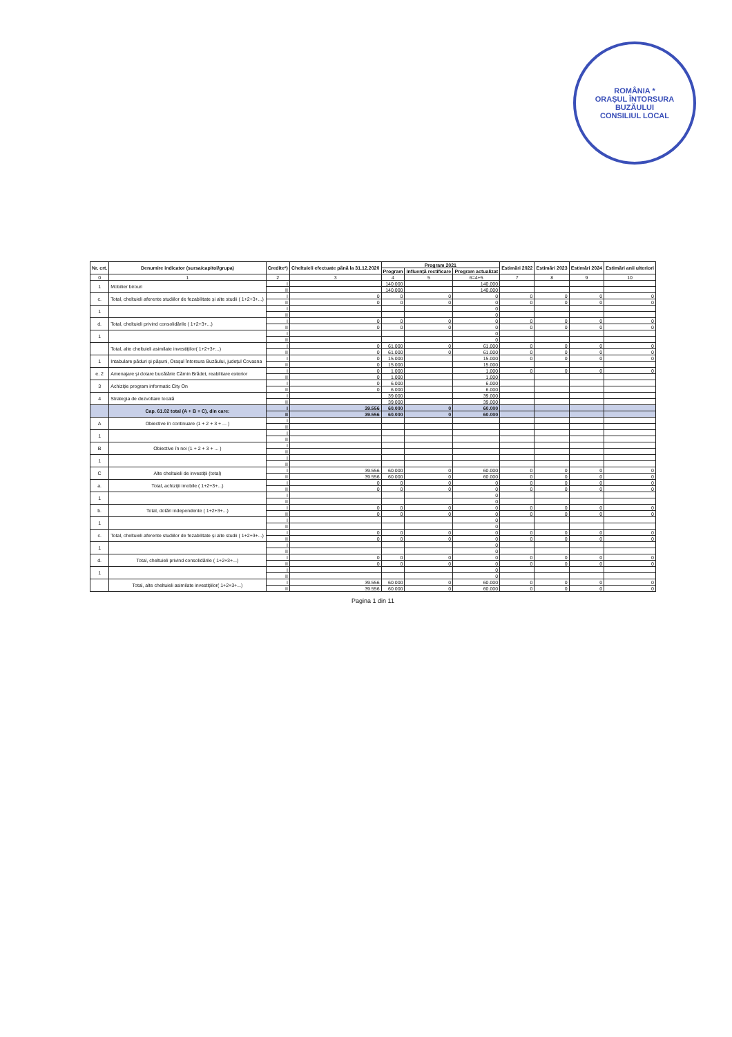ROMÂNIA *
ORAȘUL ÎNTORSURA BUZĂULUI
CONSILIUL LOCAL
| Nr. crt. | Denumire indicator (sursa/capitol/grupa) | Credite*) | Cheltuieli efectuate până la 31.12.2020 | Program 2021 | | | Estimări 2022 | Estimări 2023 | Estimări 2024 | Estimări anii ulteriori |
| --- | --- | --- | --- | --- | --- | --- | --- | --- | --- | --- |
| | | | | Program | Influență rectificare | Program actualizat | | | | |
| 0 | 1 | 2 | 3 | 4 | 5 | 6=4+5 | 7 | 8 | 9 | 10 |
| 1 | Mobilier birouri | I | | 140.000 | | 140.000 | | | | |
| | | II | | 140.000 | | 140.000 | | | | |
| c. | Total, cheltuieli aferente studiilor de fezabilitate și alte studii ( 1+2+3+...) | I | 0 | 0 | 0 | 0 | 0 | 0 | 0 | 0 |
| | | II | 0 | 0 | 0 | 0 | 0 | 0 | 0 | 0 |
| 1 | | I | | | | 0 | | | | |
| | | II | | | | 0 | | | | |
| d. | Total, cheltuieli privind consolidările ( 1+2+3+...) | I | 0 | 0 | 0 | 0 | 0 | 0 | 0 | 0 |
| | | II | 0 | 0 | 0 | 0 | 0 | 0 | 0 | 0 |
| 1 | | I | | | | 0 | | | | |
| | | II | | | | 0 | | | | |
| | Total, alte cheltuieli asimilate investițiilor( 1+2+3+...) | I | 0 | 61.000 | 0 | 61.000 | 0 | 0 | 0 | 0 |
| | | II | 0 | 61.000 | 0 | 61.000 | 0 | 0 | 0 | 0 |
| 1 | Intabulare păduri și pășuni, Orașul Întorsura Buzăului, județul Covasna | I | 0 | 15.000 | | 15.000 | 0 | 0 | 0 | 0 |
| | | II | 0 | 15.000 | | 15.000 | | | | |
| e. 2 | Amenajare și dotare bucătărie Cămin Brădet, reabilitare exterior | I | 0 | 1.000 | | 1.000 | 0 | 0 | 0 | 0 |
| | | II | 0 | 1.000 | | 1.000 | | | | |
| 3 | Achiziție program informatic City On | I | 0 | 6.000 | | 6.000 | | | | |
| | | II | 0 | 6.000 | | 6.000 | | | | |
| 4 | Strategia de dezvoltare locală | I | | 39.000 | | 39.000 | | | | |
| | | II | | 39.000 | | 39.000 | | | | |
| | Cap. 61.02 total (A + B + C), din care: | I | 39.556 | 60.000 | 0 | 60.000 | | | | |
| | | II | 39.556 | 60.000 | 0 | 60.000 | | | | |
| A | Obiective în continuare (1 + 2 + 3 + ... ) | I | | | | | | | | |
| | | II | | | | | | | | |
| 1 | | I | | | | | | | | |
| | | II | | | | | | | | |
| B | Obiective în noi (1 + 2 + 3 + ... ) | I | | | | | | | | |
| | | II | | | | | | | | |
| 1 | | I | | | | | | | | |
| | | II | | | | | | | | |
| C | Alte cheltuieli de investiții (total) | I | 39.556 | 60.000 | 0 | 60.000 | 0 | 0 | 0 | 0 |
| | | II | 39.556 | 60.000 | 0 | 60.000 | 0 | 0 | 0 | 0 |
| a. | Total, achiziții imobile ( 1+2+3+...) | I | 0 | 0 | 0 | 0 | 0 | 0 | 0 | 0 |
| | | II | 0 | 0 | 0 | 0 | 0 | 0 | 0 | 0 |
| 1 | | I | | | | 0 | | | | |
| | | II | | | | 0 | | | | |
| b. | Total, dotări independente ( 1+2+3+...) | I | 0 | 0 | 0 | 0 | 0 | 0 | 0 | 0 |
| | | II | 0 | 0 | 0 | 0 | 0 | 0 | 0 | 0 |
| 1 | | I | | | | 0 | | | | |
| | | II | | | | 0 | | | | |
| c. | Total, cheltuieli aferente studiilor de fezabilitate și alte studii ( 1+2+3+...) | I | 0 | 0 | 0 | 0 | 0 | 0 | 0 | 0 |
| | | II | 0 | 0 | 0 | 0 | 0 | 0 | 0 | 0 |
| 1 | | I | | | | 0 | | | | |
| | | II | | | | 0 | | | | |
| d. | Total, cheltuieli privind consolidările ( 1+2+3+...) | I | 0 | 0 | 0 | 0 | 0 | 0 | 0 | 0 |
| | | II | 0 | 0 | 0 | 0 | 0 | 0 | 0 | 0 |
| 1 | | I | | | | 0 | | | | |
| | | II | | | | 0 | | | | |
| | Total, alte cheltuieli asimilate investițiilor( 1+2+3+...) | I | 39.556 | 60.000 | 0 | 60.000 | 0 | 0 | 0 | 0 |
| | | II | 39.556 | 60.000 | 0 | 60.000 | 0 | 0 | 0 | 0 |
Pagina 1 din 11